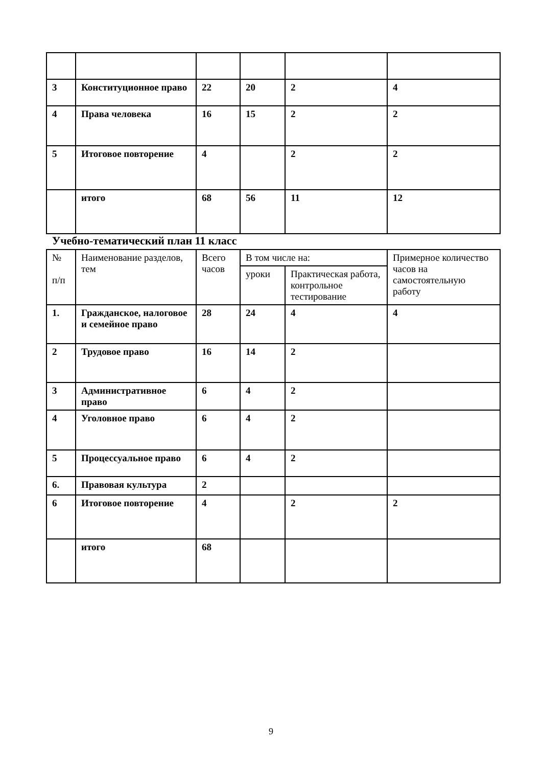| 3 | Конституционное право | 22 | 20 | 2 | 4 |
| 4 | Права человека | 16 | 15 | 2 | 2 |
| 5 | Итоговое повторение | 4 | | 2 | 2 |
| | итого | 68 | 56 | 11 | 12 |
Учебно-тематический план 11 класс
| № п/п | Наименование разделов, тем | Всего часов | В том числе на: | | Примерное количество часов на самостоятельную работу |
| --- | --- | --- | --- | --- | --- |
| | | | уроки | Практическая работа, контрольное тестирование | |
| 1. | Гражданское, налоговое и семейное право | 28 | 24 | 4 | 4 |
| 2 | Трудовое право | 16 | 14 | 2 | |
| 3 | Административное право | 6 | 4 | 2 | |
| 4 | Уголовное право | 6 | 4 | 2 | |
| 5 | Процессуальное право | 6 | 4 | 2 | |
| 6. | Правовая культура | 2 | | | |
| 6 | Итоговое повторение | 4 | | 2 | 2 |
| | итого | 68 | | | |
9